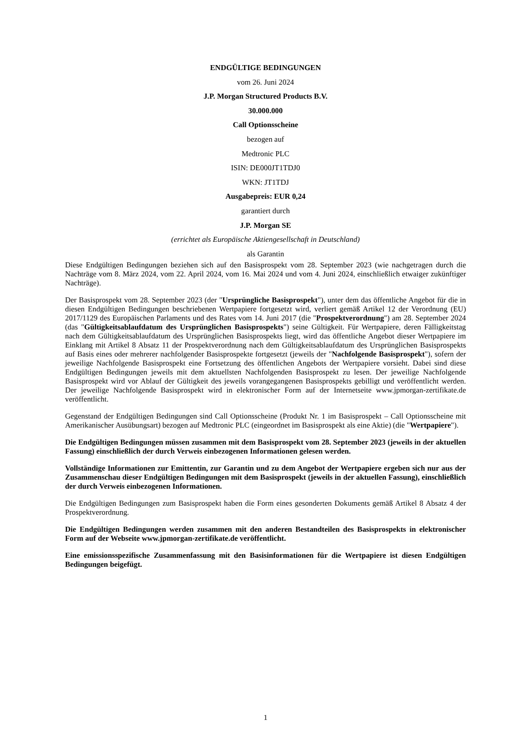ENDGÜLTIGE BEDINGUNGEN
vom 26. Juni 2024
J.P. Morgan Structured Products B.V.
30.000.000
Call Optionsscheine
bezogen auf
Medtronic PLC
ISIN: DE000JT1TDJ0
WKN: JT1TDJ
Ausgabepreis: EUR 0,24
garantiert durch
J.P. Morgan SE
(errichtet als Europäische Aktiengesellschaft in Deutschland)
als Garantin
Diese Endgültigen Bedingungen beziehen sich auf den Basisprospekt vom 28. September 2023 (wie nachgetragen durch die Nachträge vom 8. März 2024, vom 22. April 2024, vom 16. Mai 2024 und vom 4. Juni 2024, einschließlich etwaiger zukünftiger Nachträge).
Der Basisprospekt vom 28. September 2023 (der "Ursprüngliche Basisprospekt"), unter dem das öffentliche Angebot für die in diesen Endgültigen Bedingungen beschriebenen Wertpapiere fortgesetzt wird, verliert gemäß Artikel 12 der Verordnung (EU) 2017/1129 des Europäischen Parlaments und des Rates vom 14. Juni 2017 (die "Prospektverordnung") am 28. September 2024 (das "Gültigkeitsablaufdatum des Ursprünglichen Basisprospekts") seine Gültigkeit. Für Wertpapiere, deren Fälligkeitstag nach dem Gültigkeitsablaufdatum des Ursprünglichen Basisprospekts liegt, wird das öffentliche Angebot dieser Wertpapiere im Einklang mit Artikel 8 Absatz 11 der Prospektverordnung nach dem Gültigkeitsablaufdatum des Ursprünglichen Basisprospekts auf Basis eines oder mehrerer nachfolgender Basisprospekte fortgesetzt (jeweils der "Nachfolgende Basisprospekt"), sofern der jeweilige Nachfolgende Basisprospekt eine Fortsetzung des öffentlichen Angebots der Wertpapiere vorsieht. Dabei sind diese Endgültigen Bedingungen jeweils mit dem aktuellsten Nachfolgenden Basisprospekt zu lesen. Der jeweilige Nachfolgende Basisprospekt wird vor Ablauf der Gültigkeit des jeweils vorangegangenen Basisprospekts gebilligt und veröffentlicht werden. Der jeweilige Nachfolgende Basisprospekt wird in elektronischer Form auf der Internetseite www.jpmorgan-zertifikate.de veröffentlicht.
Gegenstand der Endgültigen Bedingungen sind Call Optionsscheine (Produkt Nr. 1 im Basisprospekt – Call Optionsscheine mit Amerikanischer Ausübungsart) bezogen auf Medtronic PLC (eingeordnet im Basisprospekt als eine Aktie) (die "Wertpapiere").
Die Endgültigen Bedingungen müssen zusammen mit dem Basisprospekt vom 28. September 2023 (jeweils in der aktuellen Fassung) einschließlich der durch Verweis einbezogenen Informationen gelesen werden.
Vollständige Informationen zur Emittentin, zur Garantin und zu dem Angebot der Wertpapiere ergeben sich nur aus der Zusammenschau dieser Endgültigen Bedingungen mit dem Basisprospekt (jeweils in der aktuellen Fassung), einschließlich der durch Verweis einbezogenen Informationen.
Die Endgültigen Bedingungen zum Basisprospekt haben die Form eines gesonderten Dokuments gemäß Artikel 8 Absatz 4 der Prospektverordnung.
Die Endgültigen Bedingungen werden zusammen mit den anderen Bestandteilen des Basisprospekts in elektronischer Form auf der Webseite www.jpmorgan-zertifikate.de veröffentlicht.
Eine emissionsspezifische Zusammenfassung mit den Basisinformationen für die Wertpapiere ist diesen Endgültigen Bedingungen beigefügt.
1